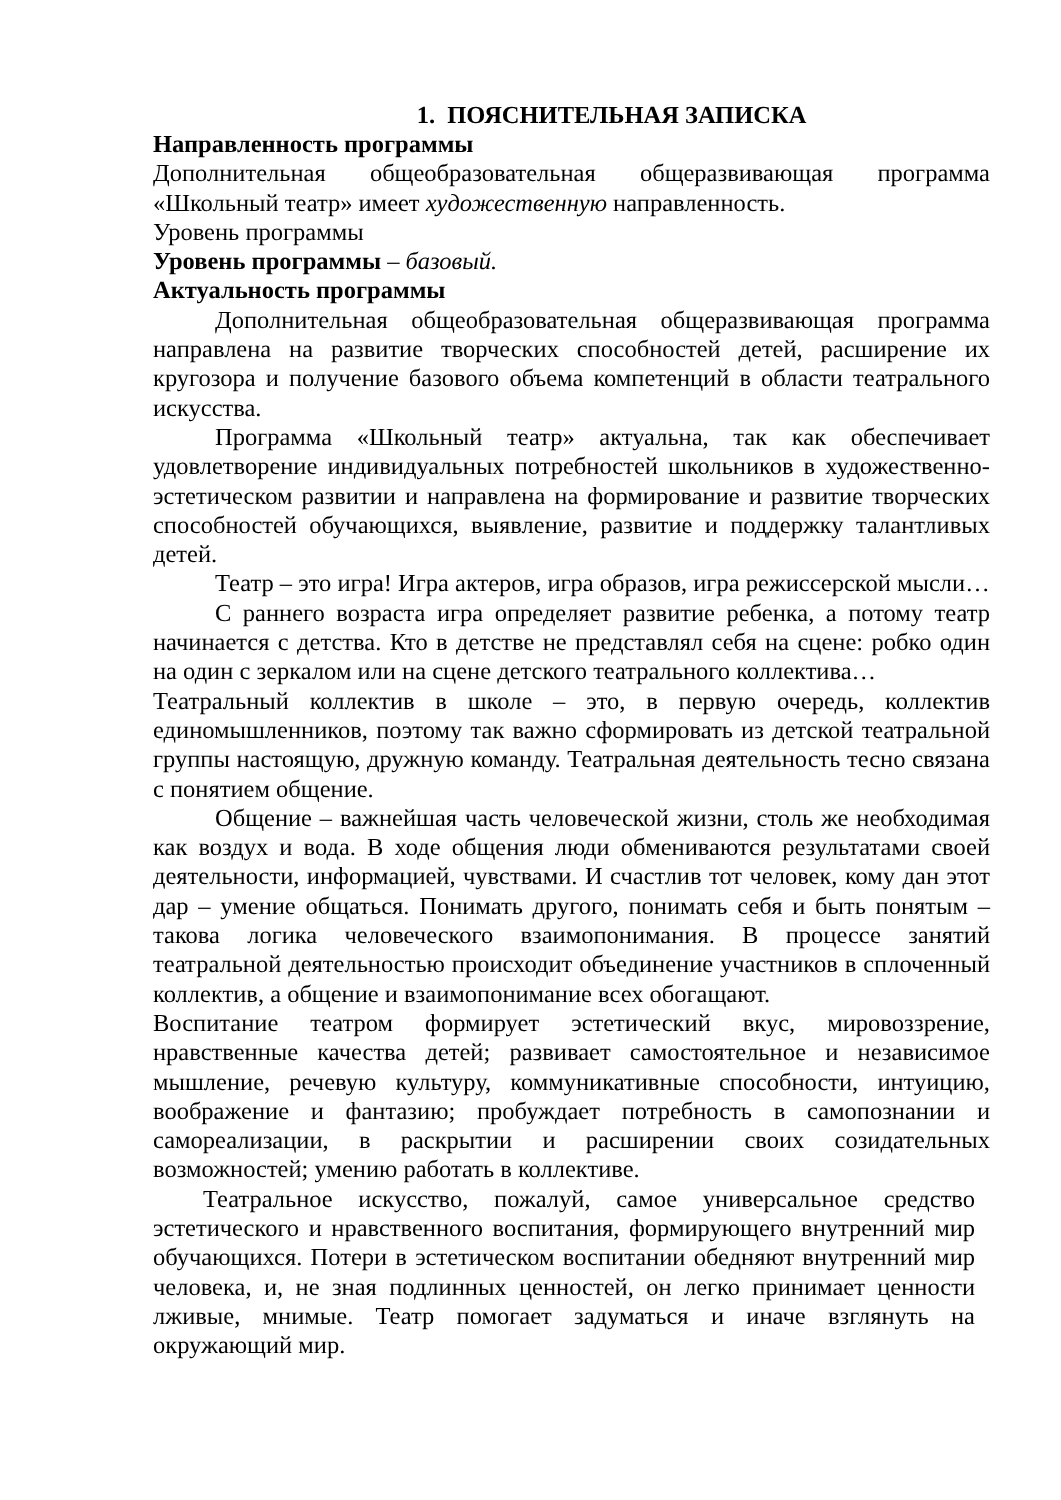1. ПОЯСНИТЕЛЬНАЯ ЗАПИСКА
Направленность программы
Дополнительная общеобразовательная общеразвивающая программа «Школьный театр» имеет художественную направленность.
Уровень программы
Уровень программы – базовый.
Актуальность программы
Дополнительная общеобразовательная общеразвивающая программа направлена на развитие творческих способностей детей, расширение их кругозора и получение базового объема компетенций в области театрального искусства.
Программа «Школьный театр» актуальна, так как обеспечивает удовлетворение индивидуальных потребностей школьников в художественно-эстетическом развитии и направлена на формирование и развитие творческих способностей обучающихся, выявление, развитие и поддержку талантливых детей.
Театр – это игра! Игра актеров, игра образов, игра режиссерской мысли…
С раннего возраста игра определяет развитие ребенка, а потому театр начинается с детства. Кто в детстве не представлял себя на сцене: робко один на один с зеркалом или на сцене детского театрального коллектива…
Театральный коллектив в школе – это, в первую очередь, коллектив единомышленников, поэтому так важно сформировать из детской театральной группы настоящую, дружную команду. Театральная деятельность тесно связана с понятием общение.
Общение – важнейшая часть человеческой жизни, столь же необходимая как воздух и вода. В ходе общения люди обмениваются результатами своей деятельности, информацией, чувствами. И счастлив тот человек, кому дан этот дар – умение общаться. Понимать другого, понимать себя и быть понятым – такова логика человеческого взаимопонимания. В процессе занятий театральной деятельностью происходит объединение участников в сплоченный коллектив, а общение и взаимопонимание всех обогащают.
Воспитание театром формирует эстетический вкус, мировоззрение, нравственные качества детей; развивает самостоятельное и независимое мышление, речевую культуру, коммуникативные способности, интуицию, воображение и фантазию; пробуждает потребность в самопознании и самореализации, в раскрытии и расширении своих созидательных возможностей; умению работать в коллективе.
Театральное искусство, пожалуй, самое универсальное средство эстетического и нравственного воспитания, формирующего внутренний мир обучающихся. Потери в эстетическом воспитании обедняют внутренний мир человека, и, не зная подлинных ценностей, он легко принимает ценности лживые, мнимые. Театр помогает задуматься и иначе взглянуть на окружающий мир.